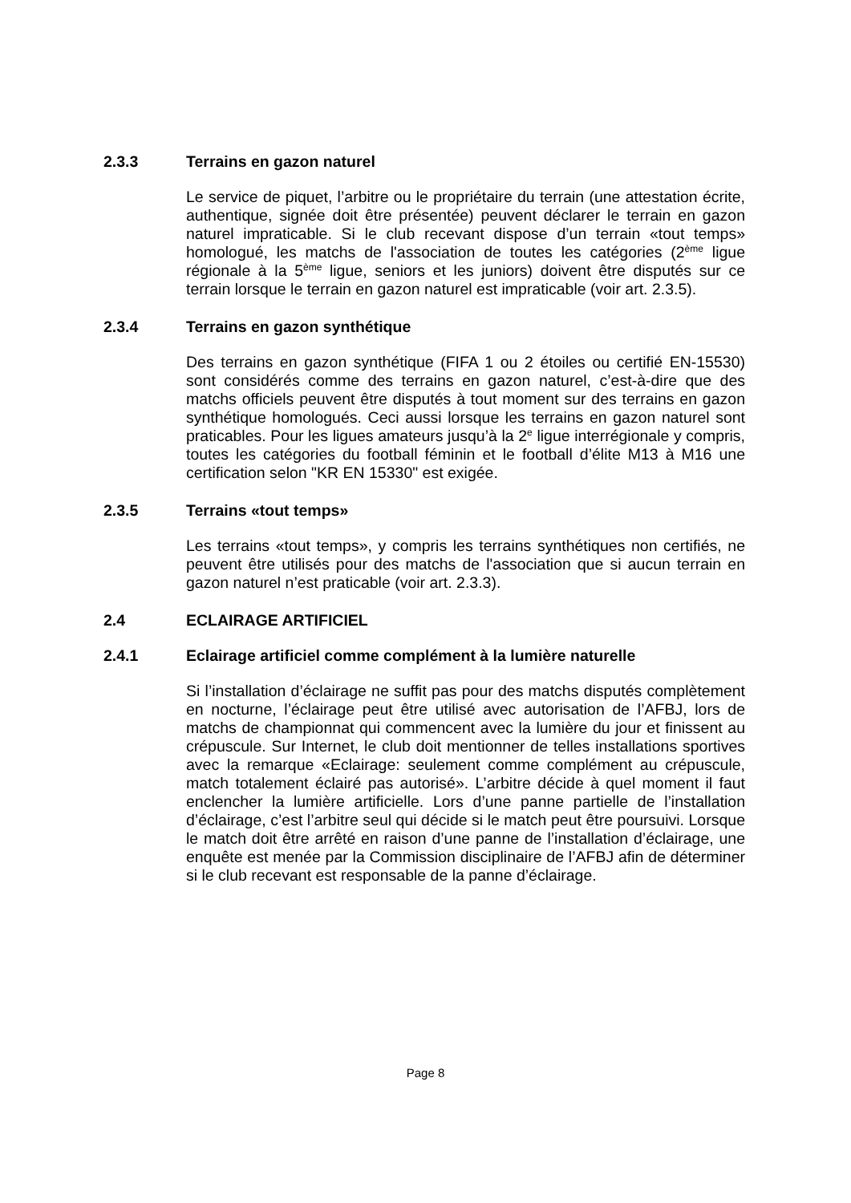2.3.3 Terrains en gazon naturel
Le service de piquet, l’arbitre ou le propriétaire du terrain (une attestation écrite, authentique, signée doit être présentée) peuvent déclarer le terrain en gazon naturel impraticable. Si le club recevant dispose d’un terrain «tout temps» homologué, les matchs de l'association de toutes les catégories (2<sup>ème</sup> ligue régionale à la 5<sup>ème</sup> ligue, seniors et les juniors) doivent être disputés sur ce terrain lorsque le terrain en gazon naturel est impraticable (voir art. 2.3.5).
2.3.4 Terrains en gazon synthétique
Des terrains en gazon synthétique (FIFA 1 ou 2 étoiles ou certifié EN-15530) sont considérés comme des terrains en gazon naturel, c’est-à-dire que des matchs officiels peuvent être disputés à tout moment sur des terrains en gazon synthétique homologués. Ceci aussi lorsque les terrains en gazon naturel sont praticables. Pour les ligues amateurs jusqu’à la 2<sup>e</sup> ligue interrégionale y compris, toutes les catégories du football féminin et le football d’élite M13 à M16 une certification selon "KR EN 15330" est exigée.
2.3.5 Terrains «tout temps»
Les terrains «tout temps», y compris les terrains synthétiques non certifiés, ne peuvent être utilisés pour des matchs de l'association que si aucun terrain en gazon naturel n’est praticable (voir art. 2.3.3).
2.4 ECLAIRAGE ARTIFICIEL
2.4.1 Eclairage artificiel comme complément à la lumière naturelle
Si l’installation d’éclairage ne suffit pas pour des matchs disputés complètement en nocturne, l’éclairage peut être utilisé avec autorisation de l’AFBJ, lors de matchs de championnat qui commencent avec la lumière du jour et finissent au crépuscule. Sur Internet, le club doit mentionner de telles installations sportives avec la remarque «Eclairage: seulement comme complément au crépuscule, match totalement éclairé pas autorisé». L’arbitre décide à quel moment il faut enclencher la lumière artificielle. Lors d’une panne partielle de l’installation d’éclairage, c’est l’arbitre seul qui décide si le match peut être poursuivi. Lorsque le match doit être arrêté en raison d’une panne de l’installation d’éclairage, une enquête est menée par la Commission disciplinaire de l’AFBJ afin de déterminer si le club recevant est responsable de la panne d’éclairage.
Page 8